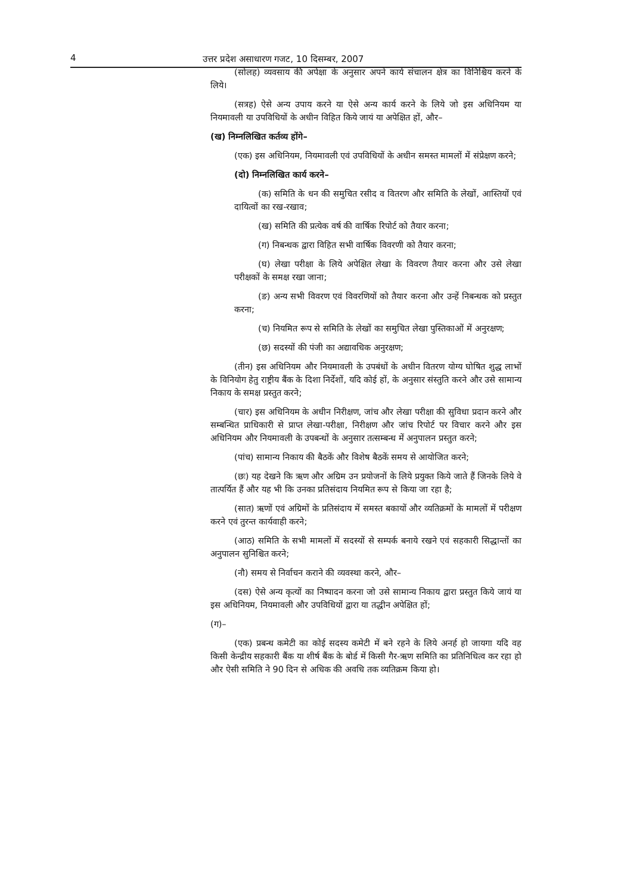4 उत्तर प्रदेश असाधारण गजट, 10 दिसम्बर, 2007
(सोलह) व्यवसाय की अपेक्षा के अनुसार अपने कार्य संचालन क्षेत्र का विनिश्चिय करने के लिये।
(सत्रह) ऐसे अन्य उपाय करने या ऐसे अन्य कार्य करने के लिये जो इस अधिनियम या नियमावली या उपविधियों के अधीन विहित किये जायं या अपेक्षित हों, और–
(ख) निम्नलिखित कर्तव्य होंगे–
(एक) इस अधिनियम, नियमावली एवं उपविधियों के अधीन समस्त मामलों में संप्रेक्षण करने;
(दो) निम्नलिखित कार्य करने–
(क) समिति के धन की समुचित रसीद व वितरण और समिति के लेखों, आस्तियों एवं दायित्वों का रख-रखाव;
(ख) समिति की प्रत्येक वर्ष की वार्षिक रिपोर्ट को तैयार करना;
(ग) निबन्धक द्वारा विहित सभी वार्षिक विवरणी को तैयार करना;
(घ) लेखा परीक्षा के लिये अपेक्षित लेखा के विवरण तैयार करना और उसे लेखा परीक्षकों के समक्ष रखा जाना;
(ङ) अन्य सभी विवरण एवं विवरणियों को तैयार करना और उन्हें निबन्धक को प्रस्तुत करना;
(च) नियमित रूप से समिति के लेखों का समुचित लेखा पुस्तिकाओं में अनुरक्षण;
(छ) सदस्यों की पंजी का अद्यावधिक अनुरक्षण;
(तीन) इस अधिनियम और नियमावली के उपबंधों के अधीन वितरण योग्य घोषित शुद्ध लाभों के विनियोग हेतु राष्ट्रीय बैंक के दिशा निर्देशों, यदि कोई हों, के अनुसार संस्तुति करने और उसे सामान्य निकाय के समक्ष प्रस्तुत करने;
(चार) इस अधिनियम के अधीन निरीक्षण, जांच और लेखा परीक्षा की सुविधा प्रदान करने और सम्बन्धित प्राधिकारी से प्राप्त लेखा-परीक्षा, निरीक्षण और जांच रिपोर्ट पर विचार करने और इस अधिनियम और नियमावली के उपबन्धों के अनुसार तत्सम्बन्ध में अनुपालन प्रस्तुत करने;
(पांच) सामान्य निकाय की बैठकें और विशेष बैठकें समय से आयोजित करने;
(छः) यह देखने कि ऋण और अग्रिम उन प्रयोजनों के लिये प्रयुक्त किये जाते हैं जिनके लिये वे तात्पर्यित हैं और यह भी कि उनका प्रतिसंदाय नियमित रूप से किया जा रहा है;
(सात) ऋणों एवं अग्रिमों के प्रतिसंदाय में समस्त बकायों और व्यतिक्रमों के मामलों में परीक्षण करने एवं तुरन्त कार्यवाही करने;
(आठ) समिति के सभी मामलों में सदस्यों से सम्पर्क बनाये रखने एवं सहकारी सिद्धान्तों का अनुपालन सुनिश्चित करने;
(नौ) समय से निर्वाचन कराने की व्यवस्था करने, और–
(दस) ऐसे अन्य कृत्यों का निष्पादन करना जो उसे सामान्य निकाय द्वारा प्रस्तुत किये जायं या इस अधिनियम, नियमावली और उपविधियों द्वारा या तद्धीन अपेक्षित हों;
(ग)–
(एक) प्रबन्ध कमेटी का कोई सदस्य कमेटी में बने रहने के लिये अनर्ह हो जायगा यदि वह किसी केन्द्रीय सहकारी बैंक या शीर्ष बैंक के बोर्ड में किसी गैर-ऋण समिति का प्रतिनिधित्व कर रहा हो और ऐसी समिति ने 90 दिन से अधिक की अवधि तक व्यतिक्रम किया हो।